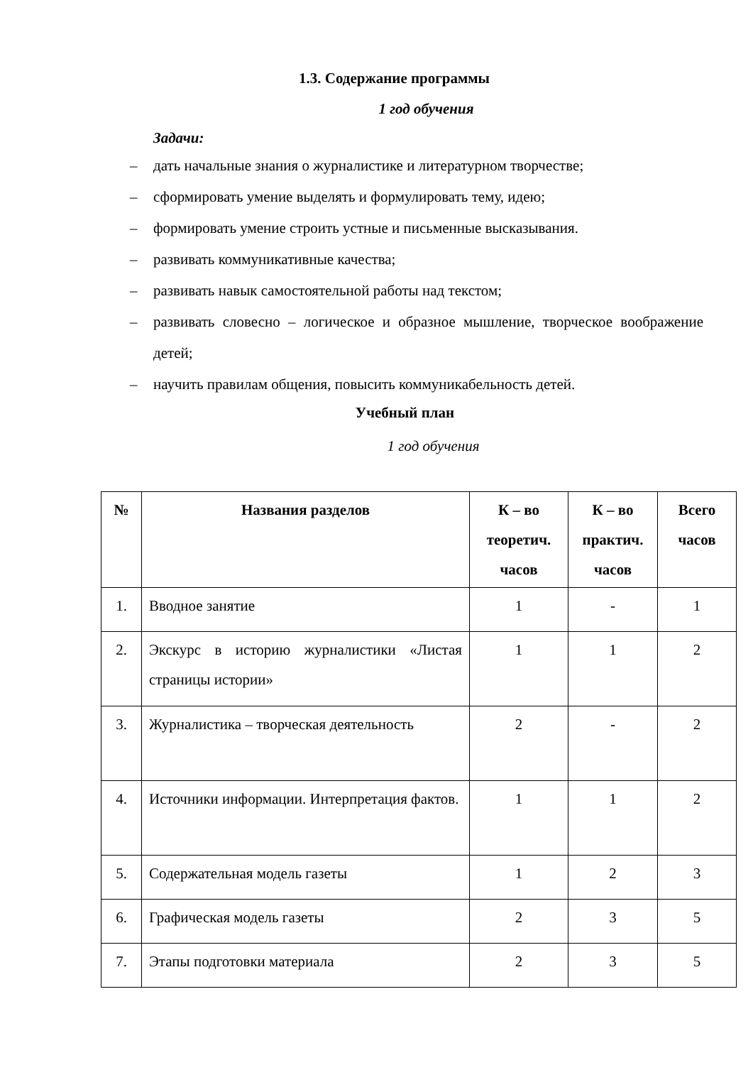1.3. Содержание программы
1 год обучения
Задачи:
– дать начальные знания о журналистике и литературном творчестве;
– сформировать умение выделять и формулировать тему, идею;
– формировать умение строить устные и письменные высказывания.
– развивать коммуникативные качества;
– развивать навык самостоятельной работы над текстом;
– развивать словесно – логическое и образное мышление, творческое воображение детей;
– научить правилам общения, повысить коммуникабельность детей.
Учебный план
1 год обучения
| № | Названия разделов | К – во теоретич. часов | К – во практич. часов | Всего часов |
| --- | --- | --- | --- | --- |
| 1. | Вводное занятие | 1 | - | 1 |
| 2. | Экскурс в историю журналистики «Листая страницы истории» | 1 | 1 | 2 |
| 3. | Журналистика – творческая деятельность | 2 | - | 2 |
| 4. | Источники информации. Интерпретация фактов. | 1 | 1 | 2 |
| 5. | Содержательная модель газеты | 1 | 2 | 3 |
| 6. | Графическая модель газеты | 2 | 3 | 5 |
| 7. | Этапы подготовки материала | 2 | 3 | 5 |